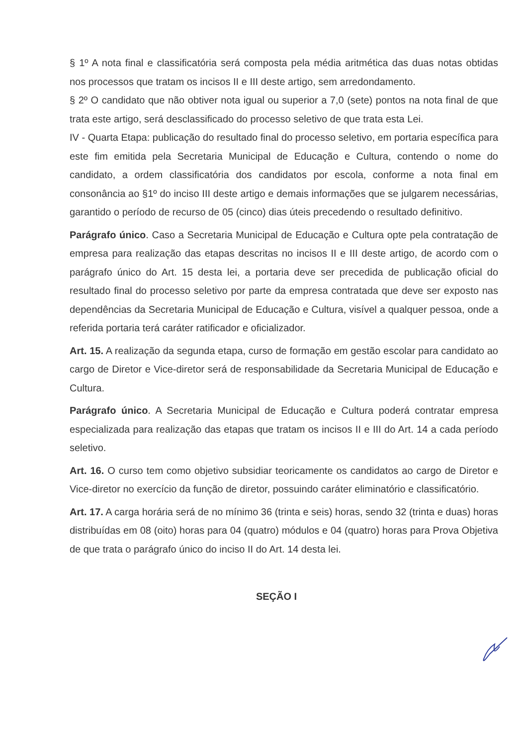§ 1º A nota final e classificatória será composta pela média aritmética das duas notas obtidas nos processos que tratam os incisos II e III deste artigo, sem arredondamento.
§ 2º O candidato que não obtiver nota igual ou superior a 7,0 (sete) pontos na nota final de que trata este artigo, será desclassificado do processo seletivo de que trata esta Lei.
IV - Quarta Etapa: publicação do resultado final do processo seletivo, em portaria específica para este fim emitida pela Secretaria Municipal de Educação e Cultura, contendo o nome do candidato, a ordem classificatória dos candidatos por escola, conforme a nota final em consonância ao §1º do inciso III deste artigo e demais informações que se julgarem necessárias, garantido o período de recurso de 05 (cinco) dias úteis precedendo o resultado definitivo.
Parágrafo único. Caso a Secretaria Municipal de Educação e Cultura opte pela contratação de empresa para realização das etapas descritas no incisos II e III deste artigo, de acordo com o parágrafo único do Art. 15 desta lei, a portaria deve ser precedida de publicação oficial do resultado final do processo seletivo por parte da empresa contratada que deve ser exposto nas dependências da Secretaria Municipal de Educação e Cultura, visível a qualquer pessoa, onde a referida portaria terá caráter ratificador e oficializador.
Art. 15. A realização da segunda etapa, curso de formação em gestão escolar para candidato ao cargo de Diretor e Vice-diretor será de responsabilidade da Secretaria Municipal de Educação e Cultura.
Parágrafo único. A Secretaria Municipal de Educação e Cultura poderá contratar empresa especializada para realização das etapas que tratam os incisos II e III do Art. 14 a cada período seletivo.
Art. 16. O curso tem como objetivo subsidiar teoricamente os candidatos ao cargo de Diretor e Vice-diretor no exercício da função de diretor, possuindo caráter eliminatório e classificatório.
Art. 17. A carga horária será de no mínimo 36 (trinta e seis) horas, sendo 32 (trinta e duas) horas distribuídas em 08 (oito) horas para 04 (quatro) módulos e 04 (quatro) horas para Prova Objetiva de que trata o parágrafo único do inciso II do Art. 14 desta lei.
SEÇÃO I